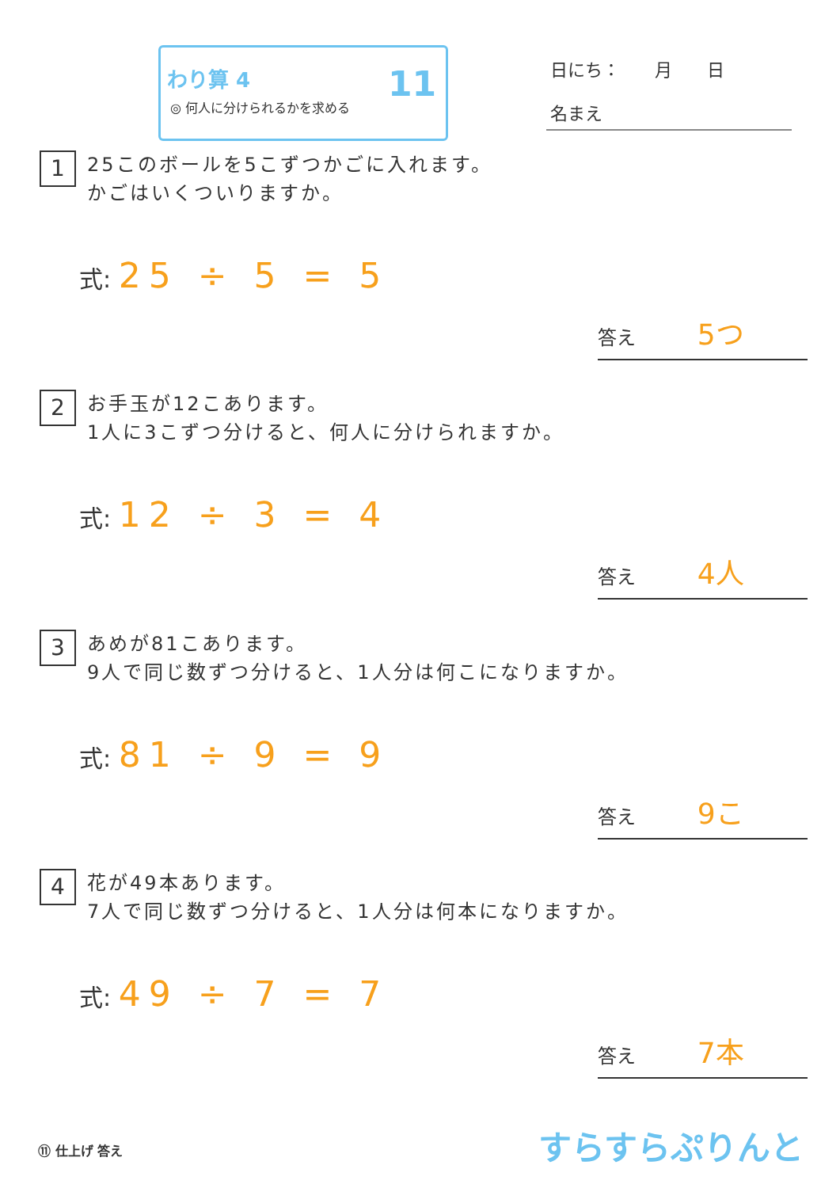わり算 4
◎ 何人に分けられるかを求める
11 日にち：　　月　　日
名まえ
1 25このボールを5こずつかごに入れます。
かごはいくついりますか。
式: 25 ÷ 5 = 5
答え 5つ
2 お手玉が12こあります。
1人に3こずつ分けると、何人に分けられますか。
式: 12 ÷ 3 = 4
答え 4人
3 あめが81こあります。
9人で同じ数ずつ分けると、1人分は何こになりますか。
式: 81 ÷ 9 = 9
答え 9こ
4 花が49本あります。
7人で同じ数ずつ分けると、1人分は何本になりますか。
式: 49 ÷ 7 = 7
答え 7本
⑪ 仕上げ 答え すらすらぷりんと